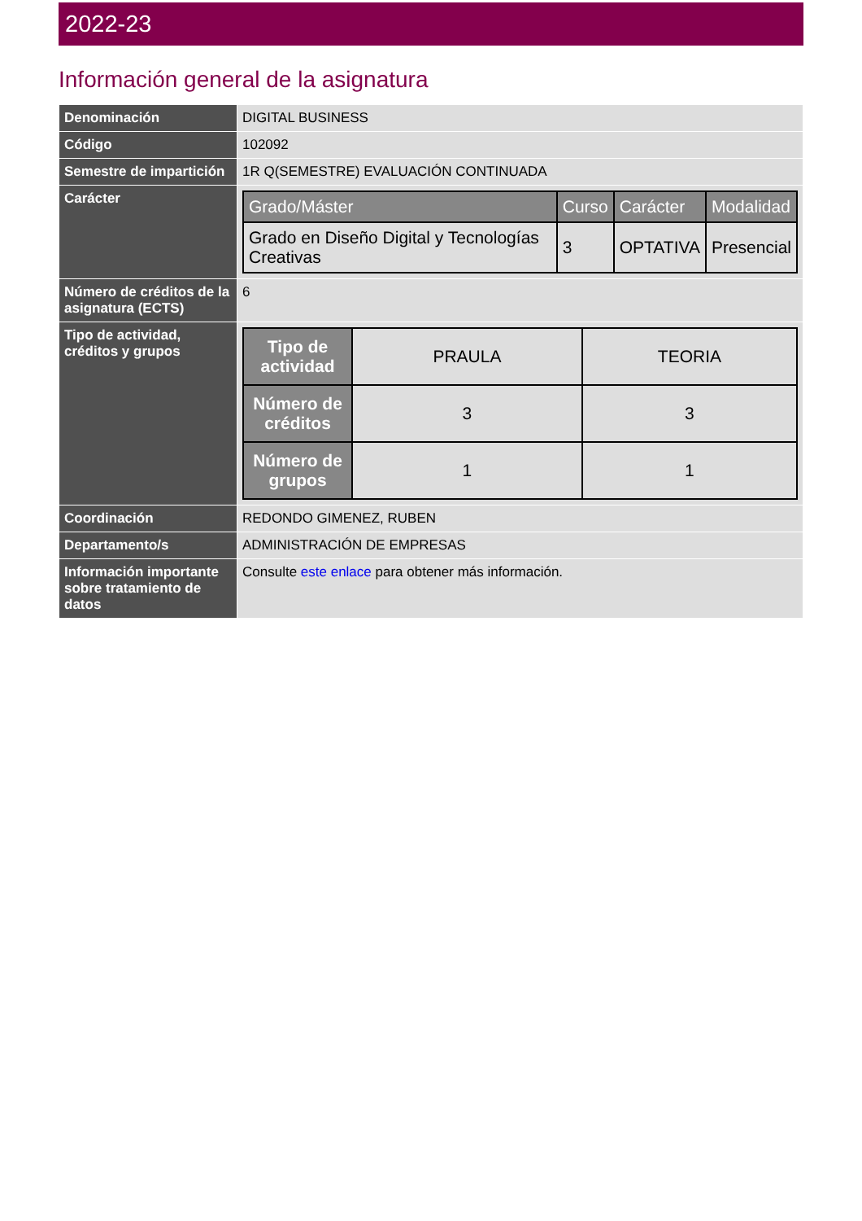2022-23
Información general de la asignatura
| Denominación | DIGITAL BUSINESS |
| Código | 102092 |
| Semestre de impartición | 1R Q(SEMESTRE) EVALUACIÓN CONTINUADA |
| Carácter | / Grado/Máster / Curso / Carácter / Modalidad / / --- / --- / --- / --- / / Grado en Diseño Digital y Tecnologías Creativas / 3 / OPTATIVA / Presencial / |
| Número de créditos de la asignatura (ECTS) | 6 |
| Tipo de actividad, créditos y grupos | / Tipo de actividad / PRAULA / TEORIA / / Número de créditos / 3 / 3 / / Número de grupos / 1 / 1 / |
| Coordinación | REDONDO GIMENEZ, RUBEN |
| Departamento/s | ADMINISTRACIÓN DE EMPRESAS |
| Información importante sobre tratamiento de datos | Consulte este enlace para obtener más información. |